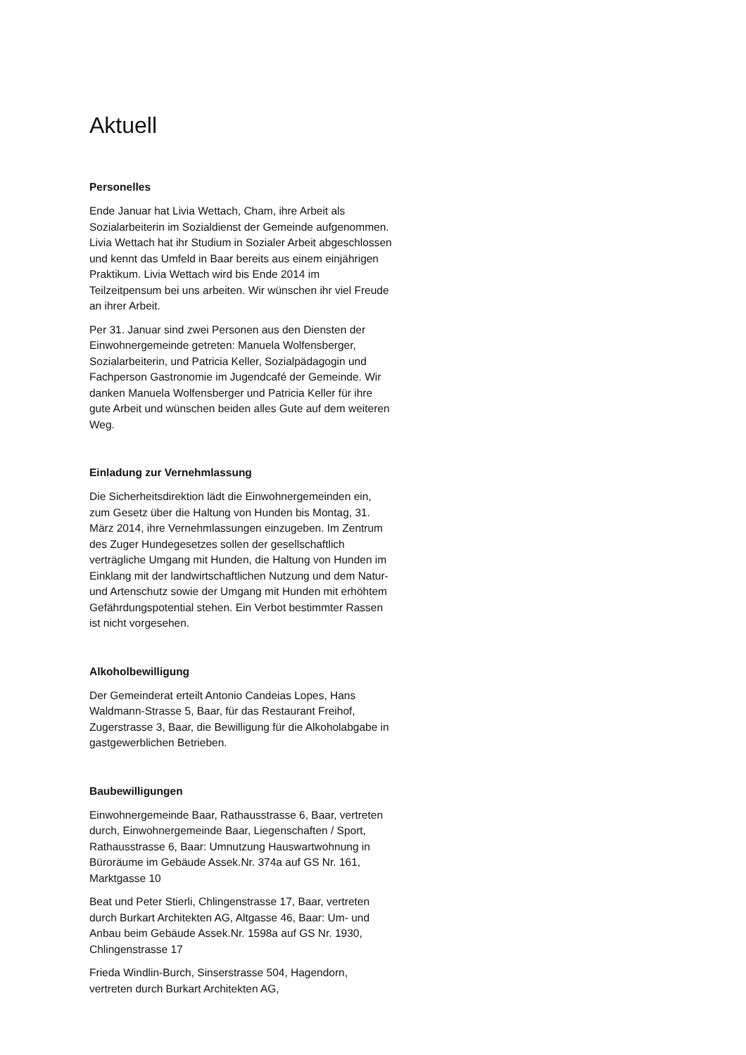Aktuell
Personelles
Ende Januar hat Livia Wettach, Cham, ihre Arbeit als Sozialarbeiterin im Sozialdienst der Gemeinde aufgenommen. Livia Wettach hat ihr Studium in Sozialer Arbeit abgeschlossen und kennt das Umfeld in Baar bereits aus einem einjährigen Praktikum. Livia Wettach wird bis Ende 2014 im Teilzeitpensum bei uns arbeiten. Wir wünschen ihr viel Freude an ihrer Arbeit.
Per 31. Januar sind zwei Personen aus den Diensten der Einwohnergemeinde getreten: Manuela Wolfensberger, Sozialarbeiterin, und Patricia Keller, Sozialpädagogin und Fachperson Gastronomie im Jugendcafé der Gemeinde. Wir danken Manuela Wolfensberger und Patricia Keller für ihre gute Arbeit und wünschen beiden alles Gute auf dem weiteren Weg.
Einladung zur Vernehmlassung
Die Sicherheitsdirektion lädt die Einwohnergemeinden ein, zum Gesetz über die Haltung von Hunden bis Montag, 31. März 2014, ihre Vernehmlassungen einzugeben. Im Zentrum des Zuger Hundegesetzes sollen der gesellschaftlich verträgliche Umgang mit Hunden, die Haltung von Hunden im Einklang mit der landwirtschaftlichen Nutzung und dem Natur- und Artenschutz sowie der Umgang mit Hunden mit erhöhtem Gefährdungspotential stehen. Ein Verbot bestimmter Rassen ist nicht vorgesehen.
Alkoholbewilligung
Der Gemeinderat erteilt Antonio Candeias Lopes, Hans Waldmann-Strasse 5, Baar, für das Restaurant Freihof, Zugerstrasse 3, Baar, die Bewilligung für die Alkoholabgabe in gastgewerblichen Betrieben.
Baubewilligungen
Einwohnergemeinde Baar, Rathausstrasse 6, Baar, vertreten durch, Einwohnergemeinde Baar, Liegenschaften / Sport, Rathausstrasse 6, Baar: Umnutzung Hauswartwohnung in Büroräume im Gebäude Assek.Nr. 374a auf GS Nr. 161, Marktgasse 10
Beat und Peter Stierli, Chlingenstrasse 17, Baar, vertreten durch Burkart Architekten AG, Altgasse 46, Baar: Um- und Anbau beim Gebäude Assek.Nr. 1598a auf GS Nr. 1930, Chlingenstrasse 17
Frieda Windlin-Burch, Sinserstrasse 504, Hagendorn, vertreten durch Burkart Architekten AG,